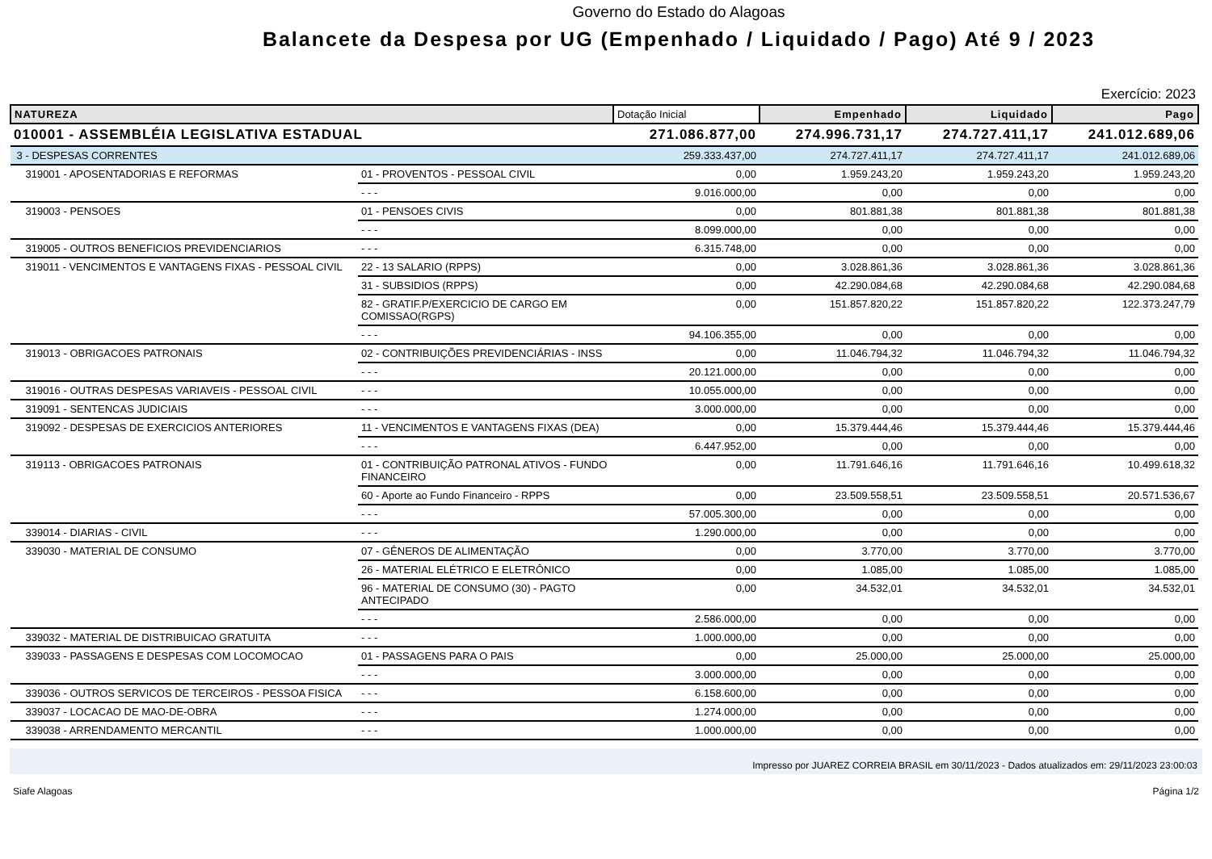Governo do Estado do Alagoas
Balancete da Despesa por UG (Empenhado / Liquidado / Pago) Até 9 / 2023
Exercício: 2023
| NATUREZA | | Dotação Inicial | Empenhado | Liquidado | Pago |
| --- | --- | --- | --- | --- | --- |
| 010001 - ASSEMBLÉIA LEGISLATIVA ESTADUAL | | 271.086.877,00 | 274.996.731,17 | 274.727.411,17 | 241.012.689,06 |
| 3 - DESPESAS CORRENTES | | 259.333.437,00 | 274.727.411,17 | 274.727.411,17 | 241.012.689,06 |
| 319001 - APOSENTADORIAS E REFORMAS | 01 - PROVENTOS - PESSOAL CIVIL | 0,00 | 1.959.243,20 | 1.959.243,20 | 1.959.243,20 |
| | - - - | 9.016.000,00 | 0,00 | 0,00 | 0,00 |
| 319003 - PENSOES | 01 - PENSOES CIVIS | 0,00 | 801.881,38 | 801.881,38 | 801.881,38 |
| | - - - | 8.099.000,00 | 0,00 | 0,00 | 0,00 |
| 319005 - OUTROS BENEFICIOS PREVIDENCIARIOS | - - - | 6.315.748,00 | 0,00 | 0,00 | 0,00 |
| 319011 - VENCIMENTOS E VANTAGENS FIXAS - PESSOAL CIVIL | 22 - 13 SALARIO (RPPS) | 0,00 | 3.028.861,36 | 3.028.861,36 | 3.028.861,36 |
| | 31 - SUBSIDIOS (RPPS) | 0,00 | 42.290.084,68 | 42.290.084,68 | 42.290.084,68 |
| | 82 - GRATIF.P/EXERCICIO DE CARGO EM COMISSAO(RGPS) | 0,00 | 151.857.820,22 | 151.857.820,22 | 122.373.247,79 |
| | - - - | 94.106.355,00 | 0,00 | 0,00 | 0,00 |
| 319013 - OBRIGACOES PATRONAIS | 02 - CONTRIBUIÇÕES PREVIDENCIÁRIAS - INSS | 0,00 | 11.046.794,32 | 11.046.794,32 | 11.046.794,32 |
| | - - - | 20.121.000,00 | 0,00 | 0,00 | 0,00 |
| 319016 - OUTRAS DESPESAS VARIAVEIS - PESSOAL CIVIL | - - - | 10.055.000,00 | 0,00 | 0,00 | 0,00 |
| 319091 - SENTENCAS JUDICIAIS | - - - | 3.000.000,00 | 0,00 | 0,00 | 0,00 |
| 319092 - DESPESAS DE EXERCICIOS ANTERIORES | 11 - VENCIMENTOS E VANTAGENS FIXAS (DEA) | 0,00 | 15.379.444,46 | 15.379.444,46 | 15.379.444,46 |
| | - - - | 6.447.952,00 | 0,00 | 0,00 | 0,00 |
| 319113 - OBRIGACOES PATRONAIS | 01 - CONTRIBUIÇÃO PATRONAL ATIVOS - FUNDO FINANCEIRO | 0,00 | 11.791.646,16 | 11.791.646,16 | 10.499.618,32 |
| | 60 - Aporte ao Fundo Financeiro - RPPS | 0,00 | 23.509.558,51 | 23.509.558,51 | 20.571.536,67 |
| | - - - | 57.005.300,00 | 0,00 | 0,00 | 0,00 |
| 339014 - DIARIAS - CIVIL | - - - | 1.290.000,00 | 0,00 | 0,00 | 0,00 |
| 339030 - MATERIAL DE CONSUMO | 07 - GÊNEROS DE ALIMENTAÇÃO | 0,00 | 3.770,00 | 3.770,00 | 3.770,00 |
| | 26 - MATERIAL ELÉTRICO E ELETRÔNICO | 0,00 | 1.085,00 | 1.085,00 | 1.085,00 |
| | 96 - MATERIAL DE CONSUMO (30) - PAGTO ANTECIPADO | 0,00 | 34.532,01 | 34.532,01 | 34.532,01 |
| | - - - | 2.586.000,00 | 0,00 | 0,00 | 0,00 |
| 339032 - MATERIAL DE DISTRIBUICAO GRATUITA | - - - | 1.000.000,00 | 0,00 | 0,00 | 0,00 |
| 339033 - PASSAGENS E DESPESAS COM LOCOMOCAO | 01 - PASSAGENS PARA O PAIS | 0,00 | 25.000,00 | 25.000,00 | 25.000,00 |
| | - - - | 3.000.000,00 | 0,00 | 0,00 | 0,00 |
| 339036 - OUTROS SERVICOS DE TERCEIROS - PESSOA FISICA | - - - | 6.158.600,00 | 0,00 | 0,00 | 0,00 |
| 339037 - LOCACAO DE MAO-DE-OBRA | - - - | 1.274.000,00 | 0,00 | 0,00 | 0,00 |
| 339038 - ARRENDAMENTO MERCANTIL | - - - | 1.000.000,00 | 0,00 | 0,00 | 0,00 |
Impresso por JUAREZ CORREIA BRASIL em 30/11/2023 - Dados atualizados em: 29/11/2023 23:00:03
Siafe Alagoas Página 1/2